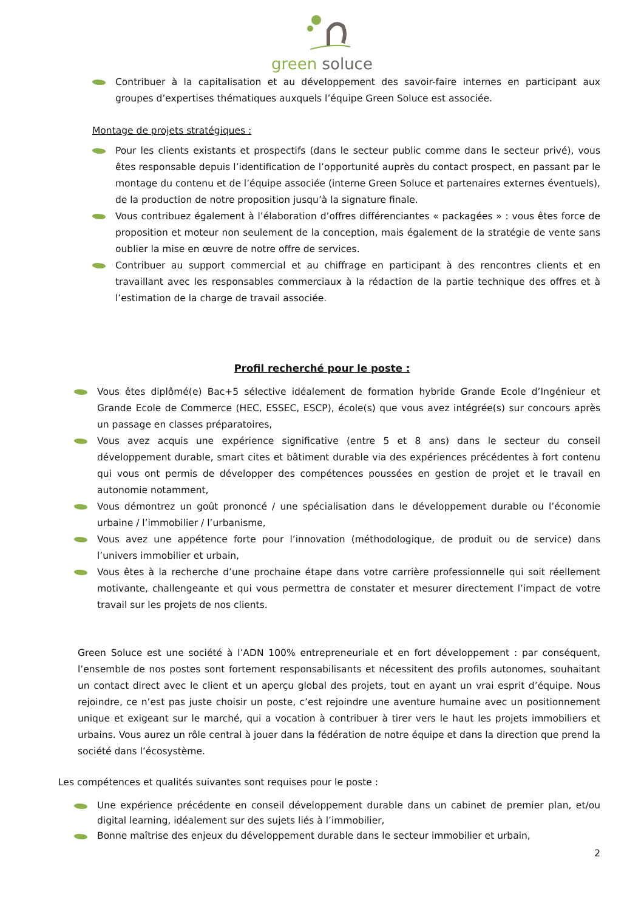green soluce
Contribuer à la capitalisation et au développement des savoir-faire internes en participant aux groupes d’expertises thématiques auxquels l’équipe Green Soluce est associée.
Montage de projets stratégiques :
Pour les clients existants et prospectifs (dans le secteur public comme dans le secteur privé), vous êtes responsable depuis l’identification de l’opportunité auprès du contact prospect, en passant par le montage du contenu et de l’équipe associée (interne Green Soluce et partenaires externes éventuels), de la production de notre proposition jusqu’à la signature finale.
Vous contribuez également à l’élaboration d’offres différenciantes « packagées » : vous êtes force de proposition et moteur non seulement de la conception, mais également de la stratégie de vente sans oublier la mise en œuvre de notre offre de services.
Contribuer au support commercial et au chiffrage en participant à des rencontres clients et en travaillant avec les responsables commerciaux à la rédaction de la partie technique des offres et à l’estimation de la charge de travail associée.
Profil recherché pour le poste :
Vous êtes diplômé(e) Bac+5 sélective idéalement de formation hybride Grande Ecole d’Ingénieur et Grande Ecole de Commerce (HEC, ESSEC, ESCP), école(s) que vous avez intégrée(s) sur concours après un passage en classes préparatoires,
Vous avez acquis une expérience significative (entre 5 et 8 ans) dans le secteur du conseil développement durable, smart cites et bâtiment durable via des expériences précédentes à fort contenu qui vous ont permis de développer des compétences poussées en gestion de projet et le travail en autonomie notamment,
Vous démontrez un goût prononcé / une spécialisation dans le développement durable ou l’économie urbaine / l’immobilier / l’urbanisme,
Vous avez une appétence forte pour l’innovation (méthodologique, de produit ou de service) dans l’univers immobilier et urbain,
Vous êtes à la recherche d’une prochaine étape dans votre carrière professionnelle qui soit réellement motivante, challengeante et qui vous permettra de constater et mesurer directement l’impact de votre travail sur les projets de nos clients.
Green Soluce est une société à l’ADN 100% entrepreneuriale et en fort développement : par conséquent, l’ensemble de nos postes sont fortement responsabilisants et nécessitent des profils autonomes, souhaitant un contact direct avec le client et un aperçu global des projets, tout en ayant un vrai esprit d’équipe. Nous rejoindre, ce n’est pas juste choisir un poste, c’est rejoindre une aventure humaine avec un positionnement unique et exigeant sur le marché, qui a vocation à contribuer à tirer vers le haut les projets immobiliers et urbains. Vous aurez un rôle central à jouer dans la fédération de notre équipe et dans la direction que prend la société dans l’écosystème.
Les compétences et qualités suivantes sont requises pour le poste :
Une expérience précédente en conseil développement durable dans un cabinet de premier plan, et/ou digital learning, idéalement sur des sujets liés à l’immobilier,
Bonne maîtrise des enjeux du développement durable dans le secteur immobilier et urbain,
2